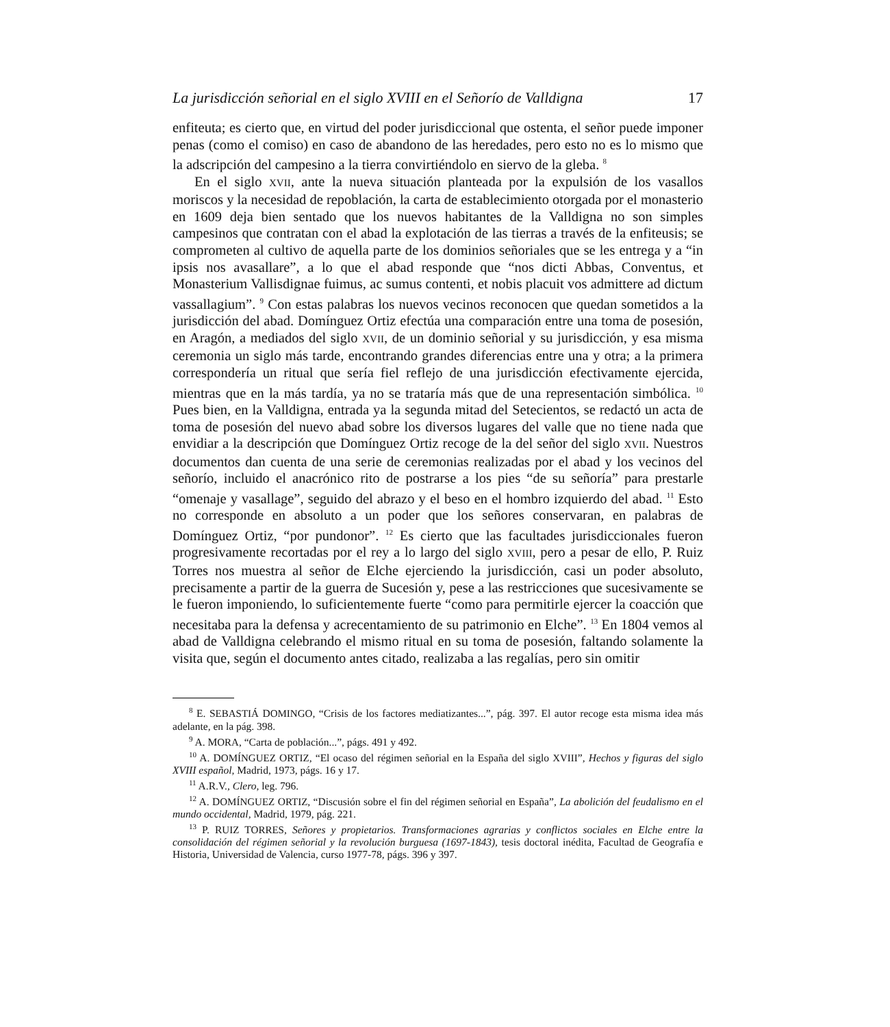La jurisdicción señorial en el siglo XVIII en el Señorío de Valldigna 17
enfiteuta; es cierto que, en virtud del poder jurisdiccional que ostenta, el señor puede imponer penas (como el comiso) en caso de abandono de las heredades, pero esto no es lo mismo que la adscripción del campesino a la tierra convirtiéndolo en siervo de la gleba. <sup>8</sup>
En el siglo XVII, ante la nueva situación planteada por la expulsión de los vasallos moriscos y la necesidad de repoblación, la carta de establecimiento otorgada por el monasterio en 1609 deja bien sentado que los nuevos habitantes de la Valldigna no son simples campesinos que contratan con el abad la explotación de las tierras a través de la enfiteusis; se comprometen al cultivo de aquella parte de los dominios señoriales que se les entrega y a “in ipsis nos avasallare”, a lo que el abad responde que “nos dicti Abbas, Conventus, et Monasterium Vallisdignae fuimus, ac sumus contenti, et nobis placuit vos admittere ad dictum vassallagium”. <sup>9</sup> Con estas palabras los nuevos vecinos reconocen que quedan sometidos a la jurisdicción del abad. Domínguez Ortiz efectúa una comparación entre una toma de posesión, en Aragón, a mediados del siglo XVII, de un dominio señorial y su jurisdicción, y esa misma ceremonia un siglo más tarde, encontrando grandes diferencias entre una y otra; a la primera correspondería un ritual que sería fiel reflejo de una jurisdicción efectivamente ejercida, mientras que en la más tardía, ya no se trataría más que de una representación simbólica. <sup>10</sup> Pues bien, en la Valldigna, entrada ya la segunda mitad del Setecientos, se redactó un acta de toma de posesión del nuevo abad sobre los diversos lugares del valle que no tiene nada que envidiar a la descripción que Domínguez Ortiz recoge de la del señor del siglo XVII. Nuestros documentos dan cuenta de una serie de ceremonias realizadas por el abad y los vecinos del señorío, incluido el anacrónico rito de postrarse a los pies “de su señoría” para prestarle “omenaje y vasallage”, seguido del abrazo y el beso en el hombro izquierdo del abad. <sup>11</sup> Esto no corresponde en absoluto a un poder que los señores conservaran, en palabras de Domínguez Ortiz, “por pundonor”. <sup>12</sup> Es cierto que las facultades jurisdiccionales fueron progresivamente recortadas por el rey a lo largo del siglo XVIII, pero a pesar de ello, P. Ruiz Torres nos muestra al señor de Elche ejerciendo la jurisdicción, casi un poder absoluto, precisamente a partir de la guerra de Sucesión y, pese a las restricciones que sucesivamente se le fueron imponiendo, lo suficientemente fuerte “como para permitirle ejercer la coacción que necesitaba para la defensa y acrecentamiento de su patrimonio en Elche”. <sup>13</sup> En 1804 vemos al abad de Valldigna celebrando el mismo ritual en su toma de posesión, faltando solamente la visita que, según el documento antes citado, realizaba a las regalías, pero sin omitir
<sup>8</sup> E. SEBASTIÁ DOMINGO, “Crisis de los factores mediatizantes...”, pág. 397. El autor recoge esta misma idea más adelante, en la pág. 398.
<sup>9</sup> A. MORA, “Carta de población...”, págs. 491 y 492.
<sup>10</sup> A. DOMÍNGUEZ ORTIZ, “El ocaso del régimen señorial en la España del siglo XVIII”, Hechos y figuras del siglo XVIII español, Madrid, 1973, págs. 16 y 17.
<sup>11</sup> A.R.V., Clero, leg. 796.
<sup>12</sup> A. DOMÍNGUEZ ORTIZ, “Discusión sobre el fin del régimen señorial en España”, La abolición del feudalismo en el mundo occidental, Madrid, 1979, pág. 221.
<sup>13</sup> P. RUIZ TORRES, Señores y propietarios. Transformaciones agrarias y conflictos sociales en Elche entre la consolidación del régimen señorial y la revolución burguesa (1697-1843), tesis doctoral inédita, Facultad de Geografía e Historia, Universidad de Valencia, curso 1977-78, págs. 396 y 397.